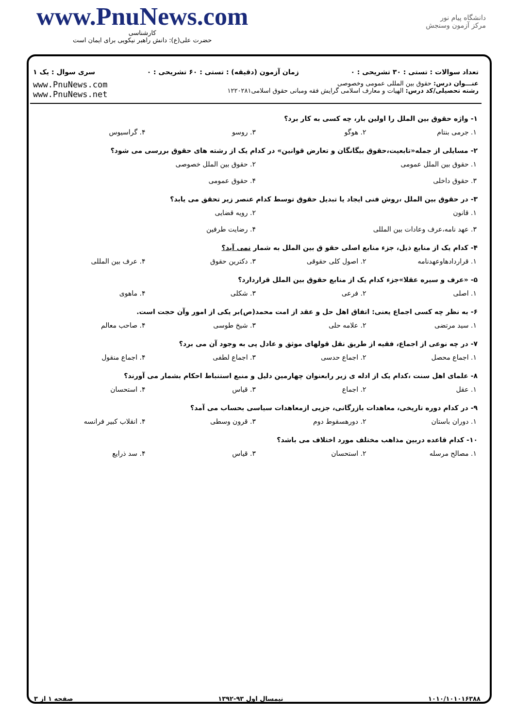www.PnuNews.com
کارشناسی
حضرت علی(ع): دانش راهبر نیکویی برای ایمان است
دانشگاه پیام نور
مرکز آزمون وسنجش
تعداد سوالات : تستی : ۳۰ تشریحی : ۰ زمان آزمون (دقیقه) : تستی : ۶۰ تشریحی : ۰ سری سوال : یک ۱
عنـــوان درس: حقوق بین المللی عمومی وخصوصی
رشته تحصیلی/کد درس: الهیات و معارف اسلامی گرایش فقه ومبانی حقوق اسلامی۱۲۲۰۲۸۱
www.PnuNews.com
www.PnuNews.net
۱- واژه حقوق بین الملل را اولین بار، چه کسی به کار برد؟
۱. جرمی بنتام ۲. هوگو ۳. روسو ۴. گراسیوس
۲- مسایلی از جمله«تابعیت،حقوق بیگانگان و تعارض قوانین» در کدام یک از رشته های حقوق بررسی می شود؟
۱. حقوق بین الملل عمومی ۲. حقوق بین الملل خصوصی
۳. حقوق داخلی ۴. حقوق عمومی
۳- در حقوق بین الملل ،روش فنی ایجاد یا تبدیل حقوق توسط کدام عنصر زیر تحقق می یابد؟
۱. قانون ۲. رویه قضایی
۳. عهد نامه،عرف وعادات بین المللی ۴. رضایت طرفین
۴- کدام یک از منابع ذیل، جزء منابع اصلی حقو ق بین الملل به شمار نمی آید؟
۱. قراردادهاوعهدنامه ۲. اصول کلی حقوقی ۳. دکترین حقوق ۴. عرف بین المللی
۵- «عرف و سیره عقلا»جزء کدام یک از منابع حقوق بین الملل قراردارد؟
۱. اصلی ۲. فرعی ۳. شکلی ۴. ماهوی
۶- به نظر چه کسی اجماع یعنی: اتفاق اهل حل و عقد از امت محمد(ص)بر یکی از امور وآن حجت است.
۱. سید مرتضی ۲. علامه حلی ۳. شیخ طوسی ۴. صاحب معالم
۷- در چه نوعی از اجماع، فقیه از طریق نقل قولهای موثق و عادل پی به وجود آن می برد؟
۱. اجماع محصل ۲. اجماع حدسی ۳. اجماع لطفی ۴. اجماع منقول
۸- علمای اهل سنت ،کدام یک از ادله ی زیر رابعنوان چهارمین دلیل و منبع استنباط احکام بشمار می آورند؟
۱. عقل ۲. اجماع ۳. قیاس ۴. استحسان
۹- در کدام دوره تاریخی، معاهدات بازرگانی، جزیی ازمعاهدات سیاسی بحساب می آمد؟
۱. دوران باستان ۲. دورهسقوط دوم ۳. قرون وسطی ۴. انقلاب کبیر فرانسه
۱۰- کدام قاعده دربین مذاهب مختلف مورد اختلاف می باشد؟
۱. مصالح مرسله ۲. استحسان ۳. قیاس ۴. سد ذرایع
۱۰۱۰/۱۰۱۰۱۶۳۸۸ نیمسال اول ۹۳-۱۳۹۲ صفحه ۱ از ۳